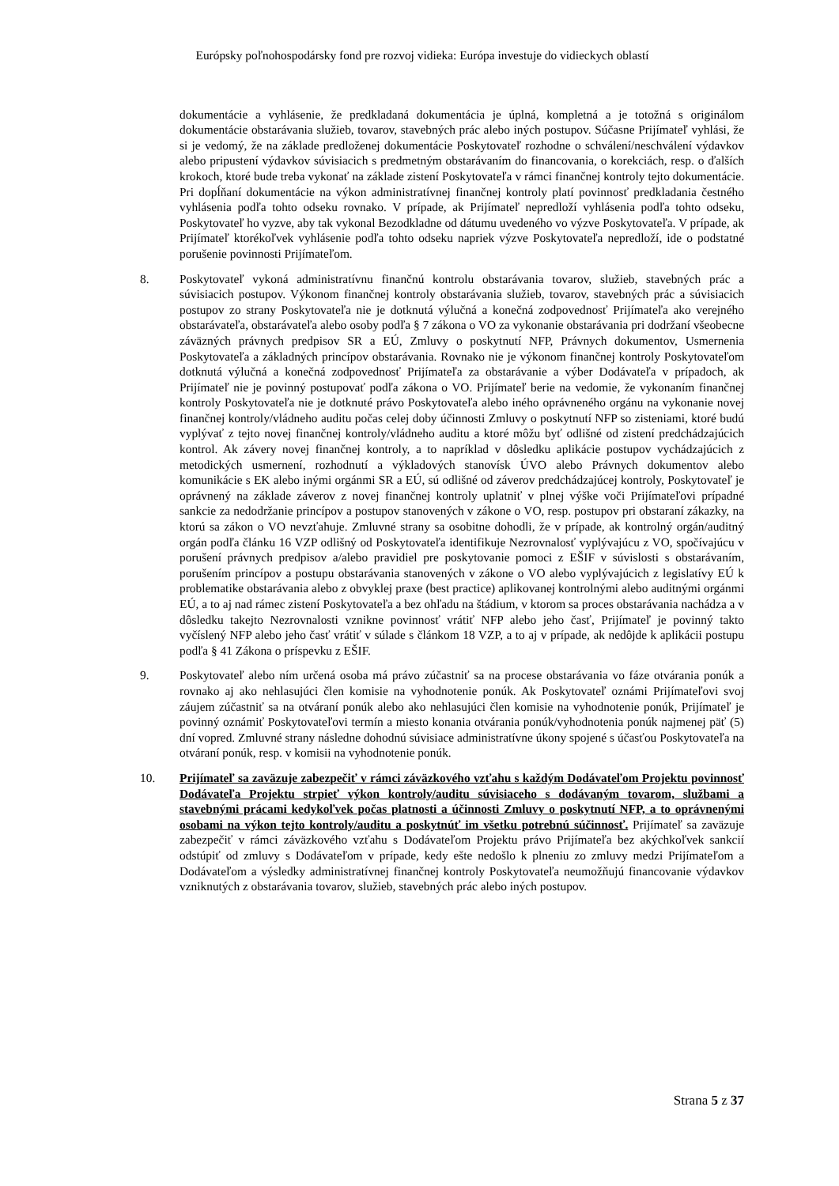Európsky poľnohospodársky fond pre rozvoj vidieka: Európa investuje do vidieckych oblastí
dokumentácie a vyhlásenie, že predkladaná dokumentácia je úplná, kompletná a je totožná s originálom dokumentácie obstarávania služieb, tovarov, stavebných prác alebo iných postupov. Súčasne Prijímateľ vyhlási, že si je vedomý, že na základe predloženej dokumentácie Poskytovateľ rozhodne o schválení/neschválení výdavkov alebo pripustení výdavkov súvisiacich s predmetným obstarávaním do financovania, o korekciách, resp. o ďalších krokoch, ktoré bude treba vykonať na základe zistení Poskytovateľa v rámci finančnej kontroly tejto dokumentácie. Pri dopĺňaní dokumentácie na výkon administratívnej finančnej kontroly platí povinnosť predkladania čestného vyhlásenia podľa tohto odseku rovnako. V prípade, ak Prijímateľ nepredloží vyhlásenia podľa tohto odseku, Poskytovateľ ho vyzve, aby tak vykonal Bezodkladne od dátumu uvedeného vo výzve Poskytovateľa. V prípade, ak Prijímateľ ktorékoľvek vyhlásenie podľa tohto odseku napriek výzve Poskytovateľa nepredloží, ide o podstatné porušenie povinnosti Prijímateľom.
8. Poskytovateľ vykoná administratívnu finančnú kontrolu obstarávania tovarov, služieb, stavebných prác a súvisiacich postupov. Výkonom finančnej kontroly obstarávania služieb, tovarov, stavebných prác a súvisiacich postupov zo strany Poskytovateľa nie je dotknutá výlučná a konečná zodpovednosť Prijímateľa ako verejného obstarávateľa, obstarávateľa alebo osoby podľa § 7 zákona o VO za vykonanie obstarávania pri dodržaní všeobecne záväzných právnych predpisov SR a EÚ, Zmluvy o poskytnutí NFP, Právnych dokumentov, Usmernenia Poskytovateľa a základných princípov obstarávania. Rovnako nie je výkonom finančnej kontroly Poskytovateľom dotknutá výlučná a konečná zodpovednosť Prijímateľa za obstarávanie a výber Dodávateľa v prípadoch, ak Prijímateľ nie je povinný postupovať podľa zákona o VO. Prijímateľ berie na vedomie, že vykonaním finančnej kontroly Poskytovateľa nie je dotknuté právo Poskytovateľa alebo iného oprávneného orgánu na vykonanie novej finančnej kontroly/vládneho auditu počas celej doby účinnosti Zmluvy o poskytnutí NFP so zisteniami, ktoré budú vyplývať z tejto novej finančnej kontroly/vládneho auditu a ktoré môžu byť odlišné od zistení predchádzajúcich kontrol. Ak závery novej finančnej kontroly, a to napríklad v dôsledku aplikácie postupov vychádzajúcich z metodických usmernení, rozhodnutí a výkladových stanovísk ÚVO alebo Právnych dokumentov alebo komunikácie s EK alebo inými orgánmi SR a EÚ, sú odlišné od záverov predchádzajúcej kontroly, Poskytovateľ je oprávnený na základe záverov z novej finančnej kontroly uplatniť v plnej výške voči Prijímateľovi prípadné sankcie za nedodržanie princípov a postupov stanovených v zákone o VO, resp. postupov pri obstaraní zákazky, na ktorú sa zákon o VO nevzťahuje. Zmluvné strany sa osobitne dohodli, že v prípade, ak kontrolný orgán/auditný orgán podľa článku 16 VZP odlišný od Poskytovateľa identifikuje Nezrovnalosť vyplývajúcu z VO, spočívajúcu v porušení právnych predpisov a/alebo pravidiel pre poskytovanie pomoci z EŠIF v súvislosti s obstarávaním, porušením princípov a postupu obstarávania stanovených v zákone o VO alebo vyplývajúcich z legislatívy EÚ k problematike obstarávania alebo z obvyklej praxe (best practice) aplikovanej kontrolnými alebo auditnými orgánmi EÚ, a to aj nad rámec zistení Poskytovateľa a bez ohľadu na štádium, v ktorom sa proces obstarávania nachádza a v dôsledku takejto Nezrovnalosti vznikne povinnosť vrátiť NFP alebo jeho časť, Prijímateľ je povinný takto vyčíslený NFP alebo jeho časť vrátiť v súlade s článkom 18 VZP, a to aj v prípade, ak nedôjde k aplikácii postupu podľa § 41 Zákona o príspevku z EŠIF.
9. Poskytovateľ alebo ním určená osoba má právo zúčastniť sa na procese obstarávania vo fáze otvárania ponúk a rovnako aj ako nehlasujúci člen komisie na vyhodnotenie ponúk. Ak Poskytovateľ oznámi Prijímateľovi svoj záujem zúčastniť sa na otváraní ponúk alebo ako nehlasujúci člen komisie na vyhodnotenie ponúk, Prijímateľ je povinný oznámiť Poskytovateľovi termín a miesto konania otvárania ponúk/vyhodnotenia ponúk najmenej päť (5) dní vopred. Zmluvné strany následne dohodnú súvisiace administratívne úkony spojené s účasťou Poskytovateľa na otváraní ponúk, resp. v komisii na vyhodnotenie ponúk.
10. Prijímateľ sa zaväzuje zabezpečiť v rámci záväzkového vzťahu s každým Dodávateľom Projektu povinnosť Dodávateľa Projektu strpieť výkon kontroly/auditu súvisiaceho s dodávaným tovarom, službami a stavebnými prácami kedykoľvek počas platnosti a účinnosti Zmluvy o poskytnutí NFP, a to oprávnenými osobami na výkon tejto kontroly/auditu a poskytnúť im všetku potrebnú súčinnosť. Prijímateľ sa zaväzuje zabezpečiť v rámci záväzkového vzťahu s Dodávateľom Projektu právo Prijímateľa bez akýchkoľvek sankcií odstúpiť od zmluvy s Dodávateľom v prípade, kedy ešte nedošlo k plneniu zo zmluvy medzi Prijímateľom a Dodávateľom a výsledky administratívnej finančnej kontroly Poskytovateľa neumožňujú financovanie výdavkov vzniknutých z obstarávania tovarov, služieb, stavebných prác alebo iných postupov.
Strana 5 z 37